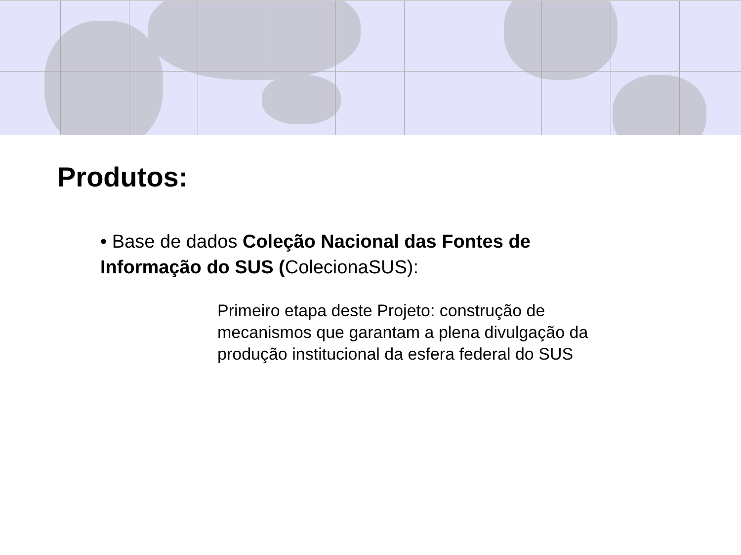Produtos:
• Base de dados Coleção Nacional das Fontes de Informação do SUS (ColecionaSUS):
Primeiro etapa deste Projeto: construção de mecanismos que garantam a plena divulgação da produção institucional da esfera federal do SUS